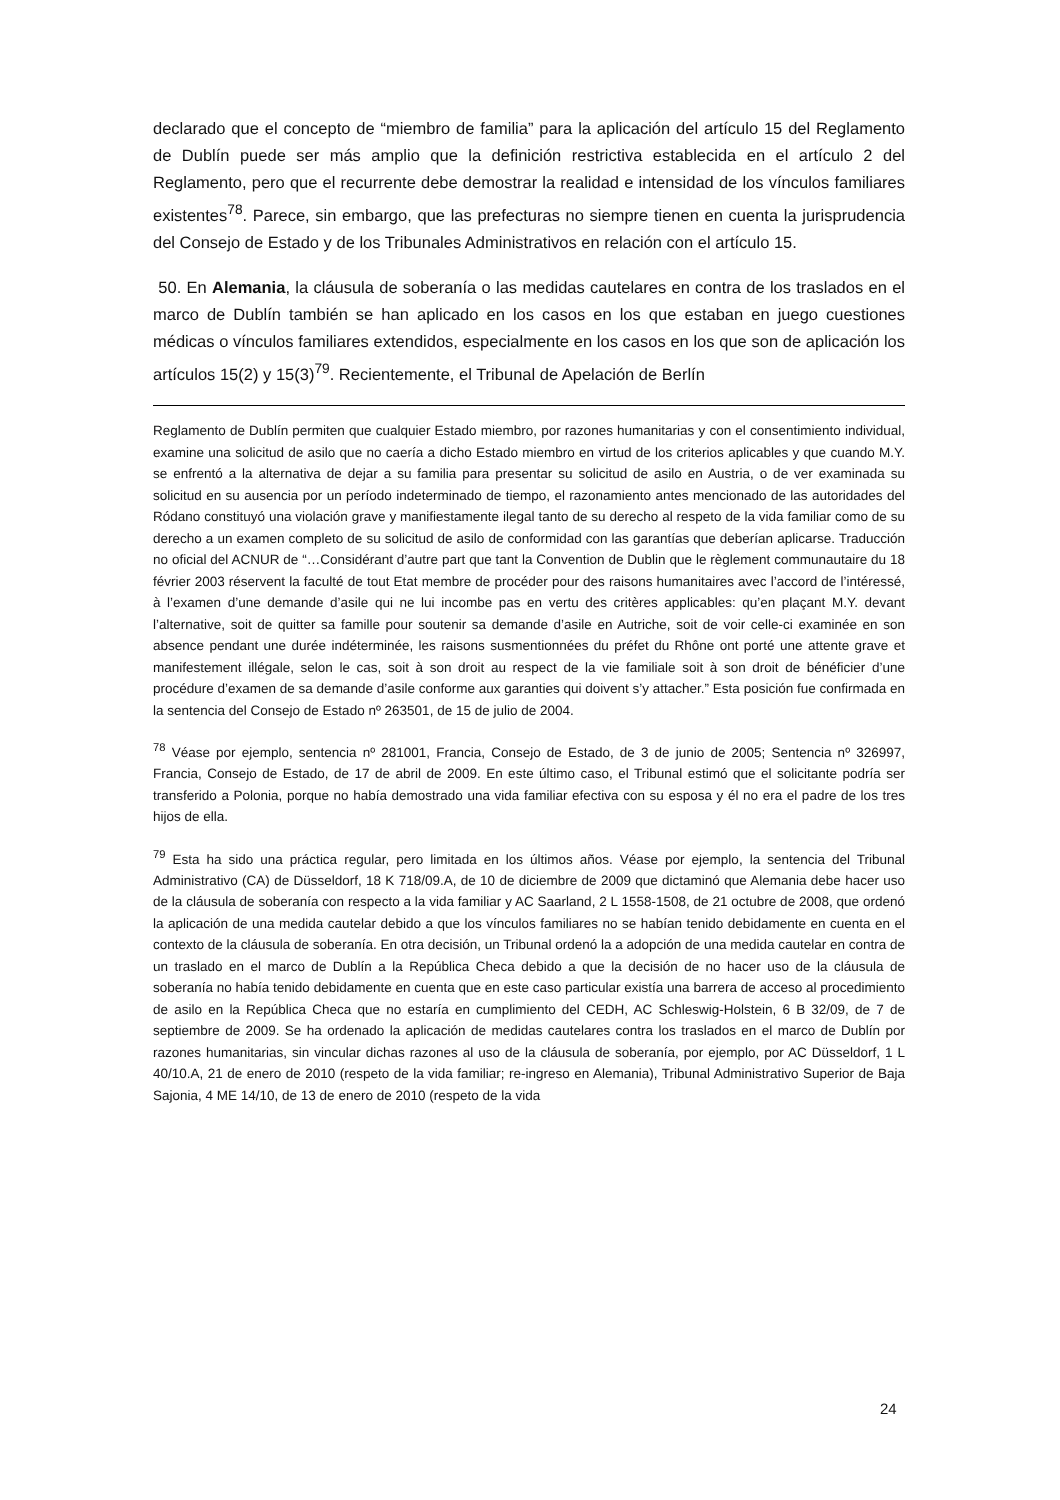declarado que el concepto de “miembro de familia” para la aplicación del artículo 15 del Reglamento de Dublín puede ser más amplio que la definición restrictiva establecida en el artículo 2 del Reglamento, pero que el recurrente debe demostrar la realidad e intensidad de los vínculos familiares existentes<sup>78</sup>. Parece, sin embargo, que las prefecturas no siempre tienen en cuenta la jurisprudencia del Consejo de Estado y de los Tribunales Administrativos en relación con el artículo 15.
50. En Alemania, la cláusula de soberanía o las medidas cautelares en contra de los traslados en el marco de Dublín también se han aplicado en los casos en los que estaban en juego cuestiones médicas o vínculos familiares extendidos, especialmente en los casos en los que son de aplicación los artículos 15(2) y 15(3)<sup>79</sup>. Recientemente, el Tribunal de Apelación de Berlín
Reglamento de Dublín permiten que cualquier Estado miembro, por razones humanitarias y con el consentimiento individual, examine una solicitud de asilo que no caería a dicho Estado miembro en virtud de los criterios aplicables y que cuando M.Y. se enfrentó a la alternativa de dejar a su familia para presentar su solicitud de asilo en Austria, o de ver examinada su solicitud en su ausencia por un período indeterminado de tiempo, el razonamiento antes mencionado de las autoridades del Ródano constituyó una violación grave y manifiestamente ilegal tanto de su derecho al respeto de la vida familiar como de su derecho a un examen completo de su solicitud de asilo de conformidad con las garantías que deberían aplicarse. Traducción no oficial del ACNUR de “…Considérant d’autre part que tant la Convention de Dublin que le règlement communautaire du 18 février 2003 réservent la faculté de tout Etat membre de procéder pour des raisons humanitaires avec l’accord de l’intéressé, à l’examen d’une demande d’asile qui ne lui incombe pas en vertu des critères applicables: qu’en plaçant M.Y. devant l’alternative, soit de quitter sa famille pour soutenir sa demande d’asile en Autriche, soit de voir celle-ci examinée en son absence pendant une durée indéterminée, les raisons susmentionnées du préfet du Rhône ont porté une attente grave et manifestement illégale, selon le cas, soit à son droit au respect de la vie familiale soit à son droit de bénéficier d’une procédure d’examen de sa demande d’asile conforme aux garanties qui doivent s’y attacher.” Esta posición fue confirmada en la sentencia del Consejo de Estado nº 263501, de 15 de julio de 2004.
<sup>78</sup> Véase por ejemplo, sentencia nº 281001, Francia, Consejo de Estado, de 3 de junio de 2005; Sentencia nº 326997, Francia, Consejo de Estado, de 17 de abril de 2009. En este último caso, el Tribunal estimó que el solicitante podría ser transferido a Polonia, porque no había demostrado una vida familiar efectiva con su esposa y él no era el padre de los tres hijos de ella.
<sup>79</sup> Esta ha sido una práctica regular, pero limitada en los últimos años. Véase por ejemplo, la sentencia del Tribunal Administrativo (CA) de Düsseldorf, 18 K 718/09.A, de 10 de diciembre de 2009 que dictaminó que Alemania debe hacer uso de la cláusula de soberanía con respecto a la vida familiar y AC Saarland, 2 L 1558-1508, de 21 octubre de 2008, que ordenó la aplicación de una medida cautelar debido a que los vínculos familiares no se habían tenido debidamente en cuenta en el contexto de la cláusula de soberanía. En otra decisión, un Tribunal ordenó la a adopción de una medida cautelar en contra de un traslado en el marco de Dublín a la República Checa debido a que la decisión de no hacer uso de la cláusula de soberanía no había tenido debidamente en cuenta que en este caso particular existía una barrera de acceso al procedimiento de asilo en la República Checa que no estaría en cumplimiento del CEDH, AC Schleswig-Holstein, 6 B 32/09, de 7 de septiembre de 2009. Se ha ordenado la aplicación de medidas cautelares contra los traslados en el marco de Dublín por razones humanitarias, sin vincular dichas razones al uso de la cláusula de soberanía, por ejemplo, por AC Düsseldorf, 1 L 40/10.A, 21 de enero de 2010 (respeto de la vida familiar; re-ingreso en Alemania), Tribunal Administrativo Superior de Baja Sajonia, 4 ME 14/10, de 13 de enero de 2010 (respeto de la vida
24